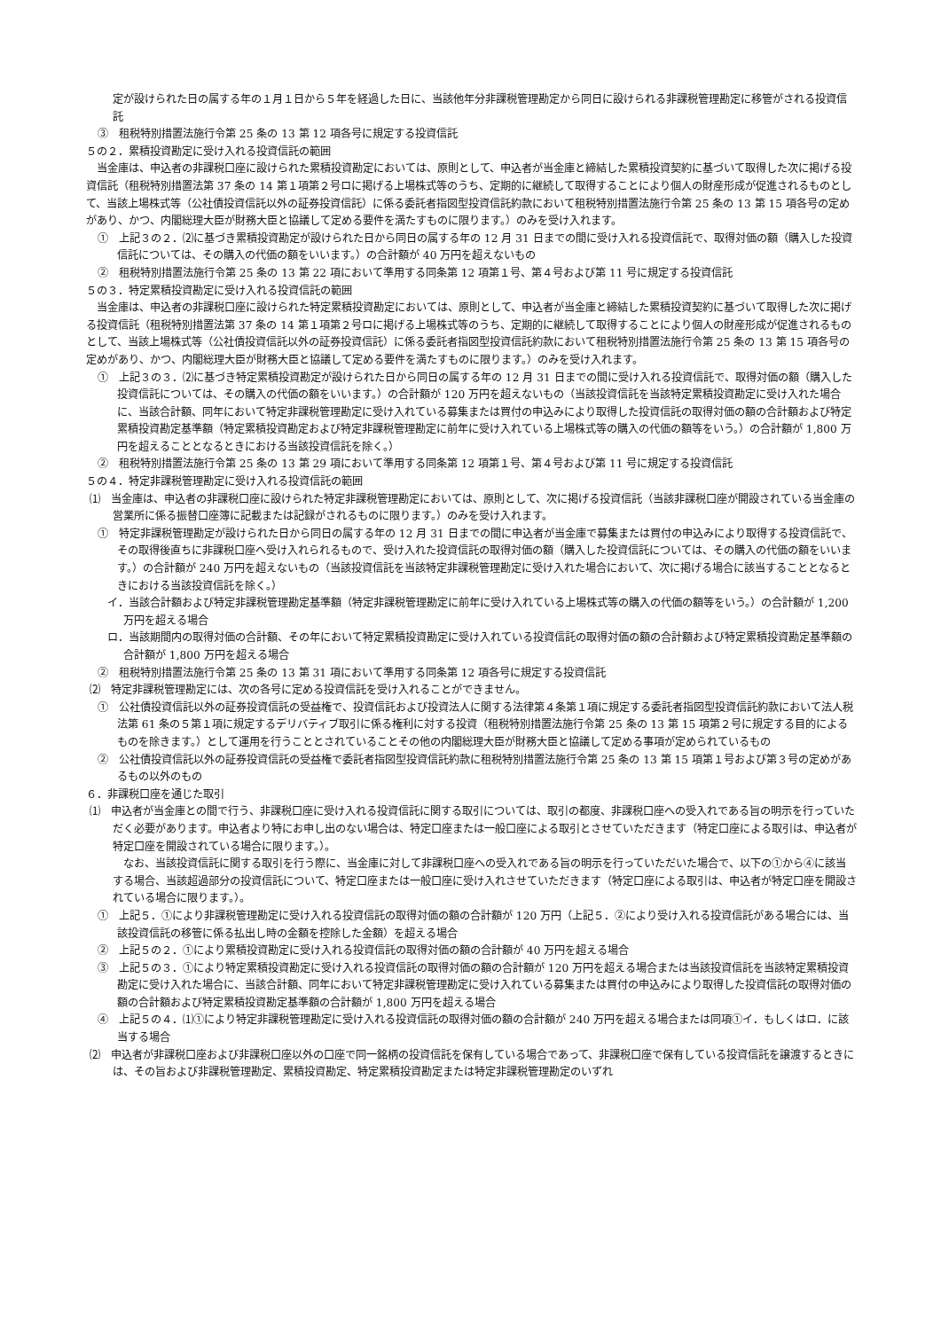定が設けられた日の属する年の１月１日から５年を経過した日に、当該他年分非課税管理勘定から同日に設けられる非課税管理勘定に移管がされる投資信託
③　租税特別措置法施行令第 25 条の 13 第 12 項各号に規定する投資信託
５の２．累積投資勘定に受け入れる投資信託の範囲
当金庫は、申込者の非課税口座に設けられた累積投資勘定においては、原則として、申込者が当金庫と締結した累積投資契約に基づいて取得した次に掲げる投資信託（租税特別措置法第 37 条の 14 第１項第２号ロに掲げる上場株式等のうち、定期的に継続して取得することにより個人の財産形成が促進されるものとして、当該上場株式等（公社債投資信託以外の証券投資信託）に係る委託者指図型投資信託約款において租税特別措置法施行令第 25 条の 13 第 15 項各号の定めがあり、かつ、内閣総理大臣が財務大臣と協議して定める要件を満たすものに限ります。）のみを受け入れます。
①　上記３の２．⑵に基づき累積投資勘定が設けられた日から同日の属する年の 12 月 31 日までの間に受け入れる投資信託で、取得対価の額（購入した投資信託については、その購入の代価の額をいいます。）の合計額が 40 万円を超えないもの
②　租税特別措置法施行令第 25 条の 13 第 22 項において準用する同条第 12 項第１号、第４号および第 11 号に規定する投資信託
５の３．特定累積投資勘定に受け入れる投資信託の範囲
当金庫は、申込者の非課税口座に設けられた特定累積投資勘定においては、原則として、申込者が当金庫と締結した累積投資契約に基づいて取得した次に掲げる投資信託（租税特別措置法第 37 条の 14 第１項第２号ロに掲げる上場株式等のうち、定期的に継続して取得することにより個人の財産形成が促進されるものとして、当該上場株式等（公社債投資信託以外の証券投資信託）に係る委託者指図型投資信託約款において租税特別措置法施行令第 25 条の 13 第 15 項各号の定めがあり、かつ、内閣総理大臣が財務大臣と協議して定める要件を満たすものに限ります。）のみを受け入れます。
①　上記３の３．⑵に基づき特定累積投資勘定が設けられた日から同日の属する年の 12 月 31 日までの間に受け入れる投資信託で、取得対価の額（購入した投資信託については、その購入の代価の額をいいます。）の合計額が 120 万円を超えないもの（当該投資信託を当該特定累積投資勘定に受け入れた場合に、当該合計額、同年において特定非課税管理勘定に受け入れている募集または買付の申込みにより取得した投資信託の取得対価の額の合計額および特定累積投資勘定基準額（特定累積投資勘定および特定非課税管理勘定に前年に受け入れている上場株式等の購入の代価の額等をいう。）の合計額が 1,800 万円を超えることとなるときにおける当該投資信託を除く。）
②　租税特別措置法施行令第 25 条の 13 第 29 項において準用する同条第 12 項第１号、第４号および第 11 号に規定する投資信託
５の４．特定非課税管理勘定に受け入れる投資信託の範囲
⑴　当金庫は、申込者の非課税口座に設けられた特定非課税管理勘定においては、原則として、次に掲げる投資信託（当該非課税口座が開設されている当金庫の営業所に係る振替口座簿に記載または記録がされるものに限ります。）のみを受け入れます。
①　特定非課税管理勘定が設けられた日から同日の属する年の 12 月 31 日までの間に申込者が当金庫で募集または買付の申込みにより取得する投資信託で、その取得後直ちに非課税口座へ受け入れられるもので、受け入れた投資信託の取得対価の額（購入した投資信託については、その購入の代価の額をいいます。）の合計額が 240 万円を超えないもの（当該投資信託を当該特定非課税管理勘定に受け入れた場合において、次に掲げる場合に該当することとなるときにおける当該投資信託を除く。）
イ．当該合計額および特定非課税管理勘定基準額（特定非課税管理勘定に前年に受け入れている上場株式等の購入の代価の額等をいう。）の合計額が 1,200 万円を超える場合
ロ．当該期間内の取得対価の合計額、その年において特定累積投資勘定に受け入れている投資信託の取得対価の額の合計額および特定累積投資勘定基準額の合計額が 1,800 万円を超える場合
②　租税特別措置法施行令第 25 条の 13 第 31 項において準用する同条第 12 項各号に規定する投資信託
⑵　特定非課税管理勘定には、次の各号に定める投資信託を受け入れることができません。
①　公社債投資信託以外の証券投資信託の受益権で、投資信託および投資法人に関する法律第４条第１項に規定する委託者指図型投資信託約款において法人税法第 61 条の５第１項に規定するデリバティブ取引に係る権利に対する投資（租税特別措置法施行令第 25 条の 13 第 15 項第２号に規定する目的によるものを除きます。）として運用を行うこととされていることその他の内閣総理大臣が財務大臣と協議して定める事項が定められているもの
②　公社債投資信託以外の証券投資信託の受益権で委託者指図型投資信託約款に租税特別措置法施行令第 25 条の 13 第 15 項第１号および第３号の定めがあるもの以外のもの
６．非課税口座を通じた取引
⑴　申込者が当金庫との間で行う、非課税口座に受け入れる投資信託に関する取引については、取引の都度、非課税口座への受入れである旨の明示を行っていただく必要があります。申込者より特にお申し出のない場合は、特定口座または一般口座による取引とさせていただきます（特定口座による取引は、申込者が特定口座を開設されている場合に限ります。）。
なお、当該投資信託に関する取引を行う際に、当金庫に対して非課税口座への受入れである旨の明示を行っていただいた場合で、以下の①から④に該当する場合、当該超過部分の投資信託について、特定口座または一般口座に受け入れさせていただきます（特定口座による取引は、申込者が特定口座を開設されている場合に限ります。）。
①　上記５．①により非課税管理勘定に受け入れる投資信託の取得対価の額の合計額が 120 万円（上記５．②により受け入れる投資信託がある場合には、当該投資信託の移管に係る払出し時の金額を控除した金額）を超える場合
②　上記５の２．①により累積投資勘定に受け入れる投資信託の取得対価の額の合計額が 40 万円を超える場合
③　上記５の３．①により特定累積投資勘定に受け入れる投資信託の取得対価の額の合計額が 120 万円を超える場合または当該投資信託を当該特定累積投資勘定に受け入れた場合に、当該合計額、同年において特定非課税管理勘定に受け入れている募集または買付の申込みにより取得した投資信託の取得対価の額の合計額および特定累積投資勘定基準額の合計額が 1,800 万円を超える場合
④　上記５の４．⑴①により特定非課税管理勘定に受け入れる投資信託の取得対価の額の合計額が 240 万円を超える場合または同項①イ．もしくはロ．に該当する場合
⑵　申込者が非課税口座および非課税口座以外の口座で同一銘柄の投資信託を保有している場合であって、非課税口座で保有している投資信託を譲渡するときには、その旨および非課税管理勘定、累積投資勘定、特定累積投資勘定または特定非課税管理勘定のいずれ